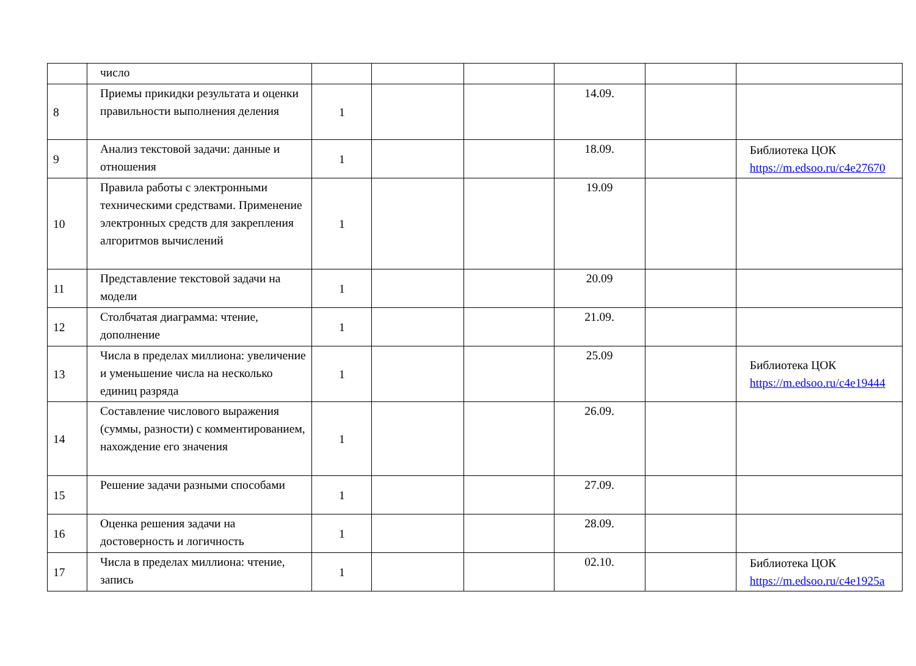| | число | | | | | | |
| 8 | Приемы прикидки результата и оценки правильности выполнения деления | 1 | | | 14.09. | | |
| 9 | Анализ текстовой задачи: данные и отношения | 1 | | | 18.09. | | Библиотека ЦОК https://m.edsoo.ru/c4e27670 |
| 10 | Правила работы с электронными техническими средствами. Применение электронных средств для закрепления алгоритмов вычислений | 1 | | | 19.09 | | |
| 11 | Представление текстовой задачи на модели | 1 | | | 20.09 | | |
| 12 | Столбчатая диаграмма: чтение, дополнение | 1 | | | 21.09. | | |
| 13 | Числа в пределах миллиона: увеличение и уменьшение числа на несколько единиц разряда | 1 | | | 25.09 | | Библиотека ЦОК https://m.edsoo.ru/c4e19444 |
| 14 | Составление числового выражения (суммы, разности) с комментированием, нахождение его значения | 1 | | | 26.09. | | |
| 15 | Решение задачи разными способами | 1 | | | 27.09. | | |
| 16 | Оценка решения задачи на достоверность и логичность | 1 | | | 28.09. | | |
| 17 | Числа в пределах миллиона: чтение, запись | 1 | | | 02.10. | | Библиотека ЦОК https://m.edsoo.ru/c4e1925a |